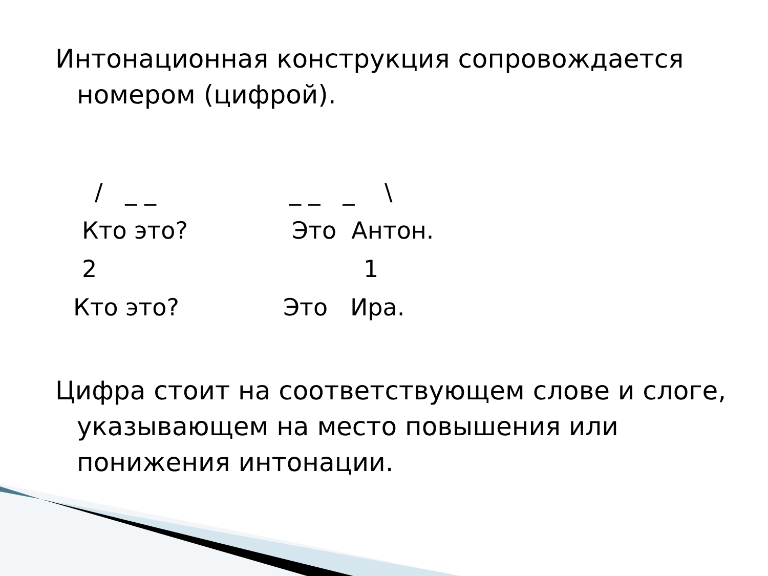Интонационная конструкция сопровождается номером (цифрой).
/ _ _ _ _ _ \
Кто это? Это Антон.
2 1
Кто это? Это Ира.
Цифра стоит на соответствующем слове и слоге, указывающем на место повышения или понижения интонации.